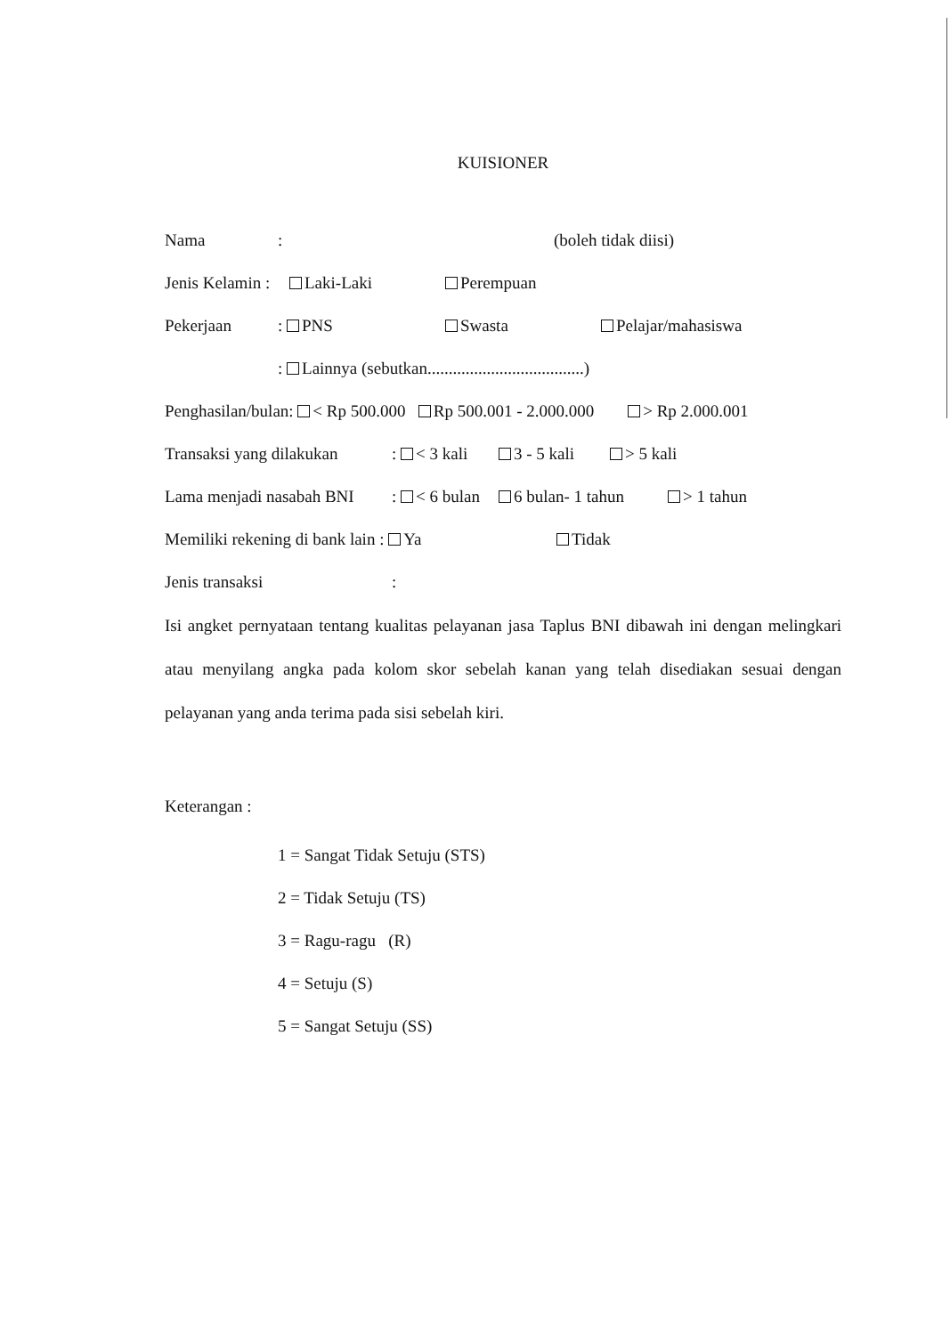KUISIONER
Nama: (boleh tidak diisi)
Jenis Kelamin : Laki-Laki Perempuan
Pekerjaan: PNS Swasta Pelajar/mahasiswa
: Lainnya (sebutkan.....................................)
Penghasilan/bulan: < Rp 500.000 Rp 500.001 - 2.000.000 > Rp 2.000.001
Transaksi yang dilakukan: < 3 kali 3 - 5 kali > 5 kali
Lama menjadi nasabah BNI: < 6 bulan 6 bulan- 1 tahun > 1 tahun
Memiliki rekening di bank lain : Ya Tidak
Jenis transaksi:
Isi angket pernyataan tentang kualitas pelayanan jasa Taplus BNI dibawah ini dengan melingkari atau menyilang angka pada kolom skor sebelah kanan yang telah disediakan sesuai dengan pelayanan yang anda terima pada sisi sebelah kiri.
Keterangan :
1 = Sangat Tidak Setuju (STS)
2 = Tidak Setuju (TS)
3 = Ragu-ragu (R)
4 = Setuju (S)
5 = Sangat Setuju (SS)